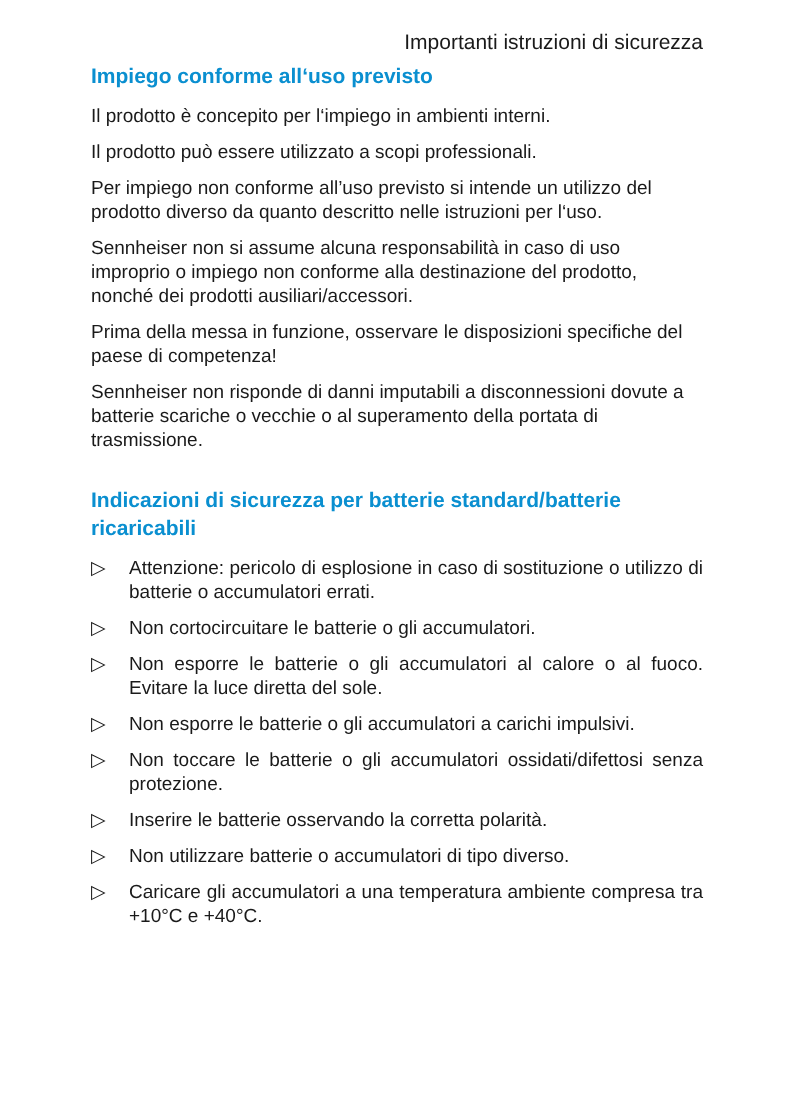Importanti istruzioni di sicurezza
Impiego conforme all‘uso previsto
Il prodotto è concepito per l‘impiego in ambienti interni.
Il prodotto può essere utilizzato a scopi professionali.
Per impiego non conforme all’uso previsto si intende un utilizzo del prodotto diverso da quanto descritto nelle istruzioni per l‘uso.
Sennheiser non si assume alcuna responsabilità in caso di uso improprio o impiego non conforme alla destinazione del prodotto, nonché dei prodotti ausiliari/accessori.
Prima della messa in funzione, osservare le disposizioni specifiche del paese di competenza!
Sennheiser non risponde di danni imputabili a disconnessioni dovute a batterie scariche o vecchie o al superamento della portata di trasmissione.
Indicazioni di sicurezza per batterie standard/batterie ricaricabili
▷ Attenzione: pericolo di esplosione in caso di sostituzione o utilizzo di batterie o accumulatori errati.
▷ Non cortocircuitare le batterie o gli accumulatori.
▷ Non esporre le batterie o gli accumulatori al calore o al fuoco. Evitare la luce diretta del sole.
▷ Non esporre le batterie o gli accumulatori a carichi impulsivi.
▷ Non toccare le batterie o gli accumulatori ossidati/difettosi senza protezione.
▷ Inserire le batterie osservando la corretta polarità.
▷ Non utilizzare batterie o accumulatori di tipo diverso.
▷ Caricare gli accumulatori a una temperatura ambiente compresa tra +10°C e +40°C.